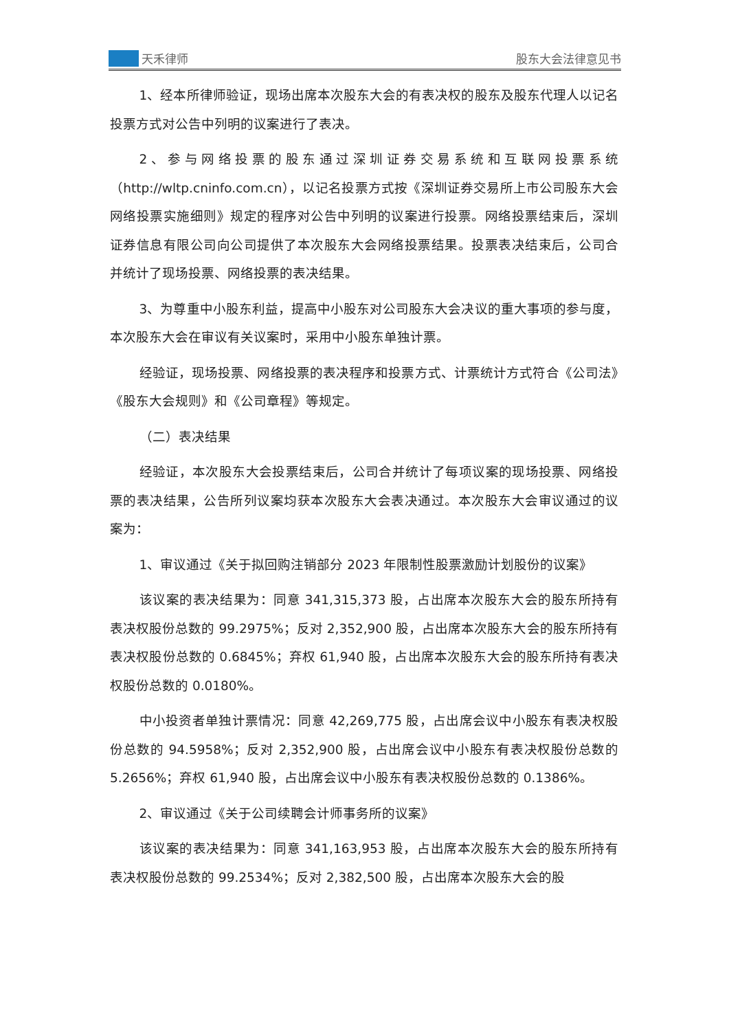天禾律师
股东大会法律意见书
1、经本所律师验证，现场出席本次股东大会的有表决权的股东及股东代理人以记名投票方式对公告中列明的议案进行了表决。
2、参与网络投票的股东通过深圳证券交易系统和互联网投票系统（http://wltp.cninfo.com.cn），以记名投票方式按《深圳证券交易所上市公司股东大会网络投票实施细则》规定的程序对公告中列明的议案进行投票。网络投票结束后，深圳证券信息有限公司向公司提供了本次股东大会网络投票结果。投票表决结束后，公司合并统计了现场投票、网络投票的表决结果。
3、为尊重中小股东利益，提高中小股东对公司股东大会决议的重大事项的参与度，本次股东大会在审议有关议案时，采用中小股东单独计票。
经验证，现场投票、网络投票的表决程序和投票方式、计票统计方式符合《公司法》《股东大会规则》和《公司章程》等规定。
（二）表决结果
经验证，本次股东大会投票结束后，公司合并统计了每项议案的现场投票、网络投票的表决结果，公告所列议案均获本次股东大会表决通过。本次股东大会审议通过的议案为：
1、审议通过《关于拟回购注销部分 2023 年限制性股票激励计划股份的议案》
该议案的表决结果为：同意 341,315,373 股，占出席本次股东大会的股东所持有表决权股份总数的 99.2975%；反对 2,352,900 股，占出席本次股东大会的股东所持有表决权股份总数的 0.6845%；弃权 61,940 股，占出席本次股东大会的股东所持有表决权股份总数的 0.0180%。
中小投资者单独计票情况：同意 42,269,775 股，占出席会议中小股东有表决权股份总数的 94.5958%；反对 2,352,900 股，占出席会议中小股东有表决权股份总数的 5.2656%；弃权 61,940 股，占出席会议中小股东有表决权股份总数的 0.1386%。
2、审议通过《关于公司续聘会计师事务所的议案》
该议案的表决结果为：同意 341,163,953 股，占出席本次股东大会的股东所持有表决权股份总数的 99.2534%；反对 2,382,500 股，占出席本次股东大会的股